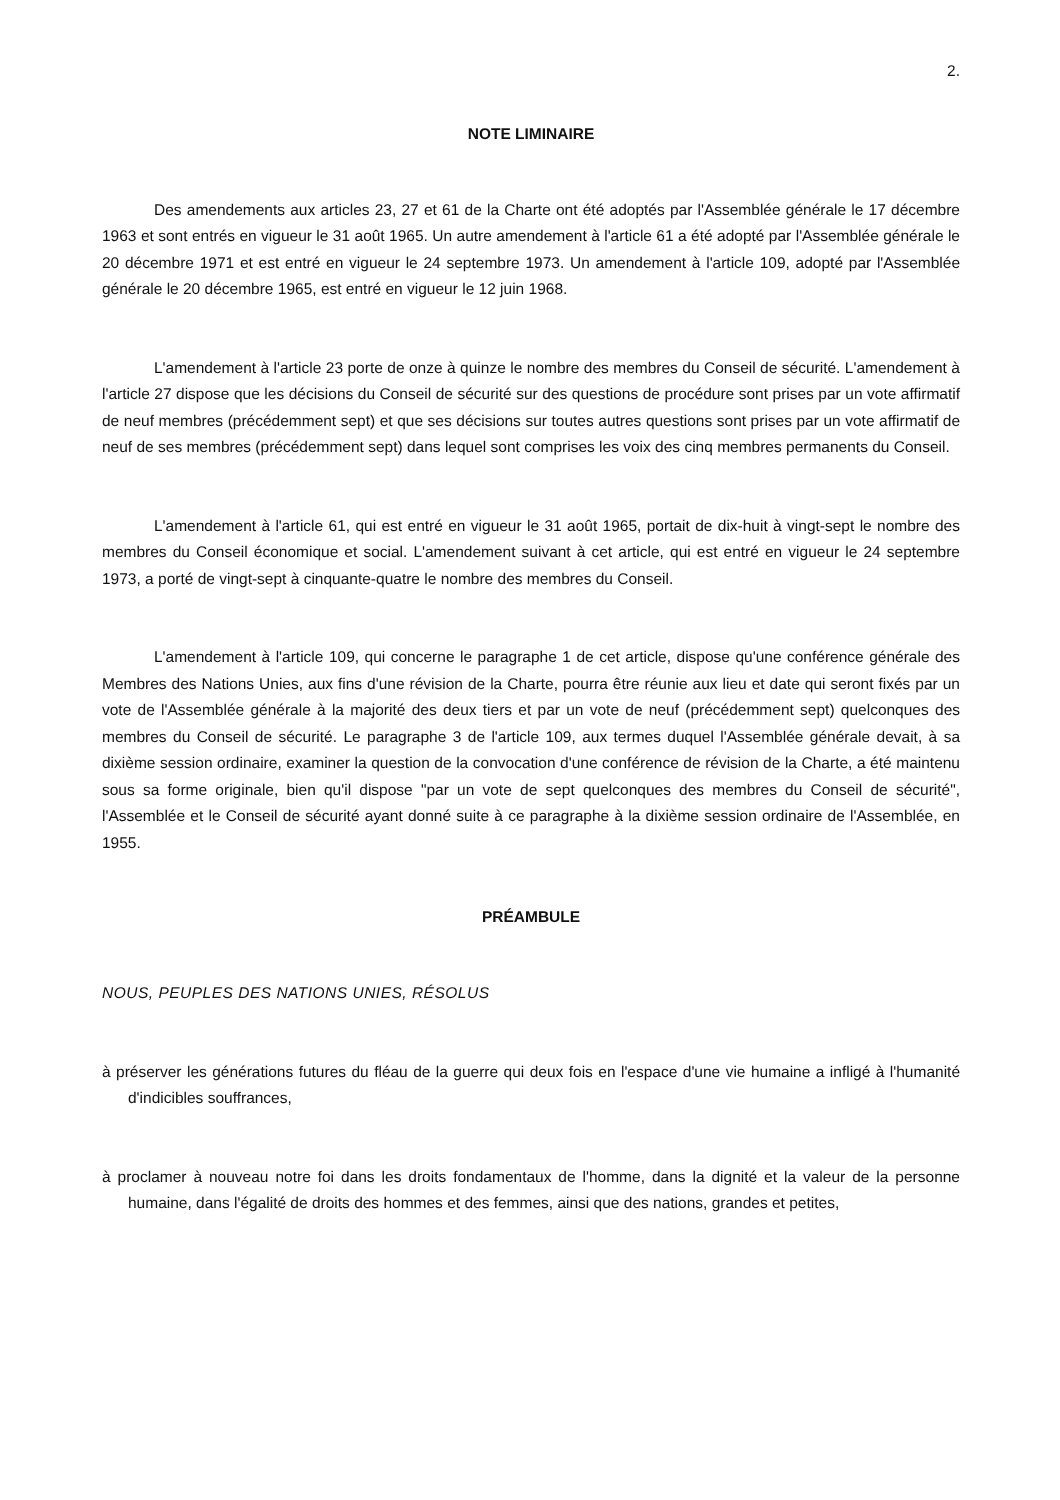2.
NOTE LIMINAIRE
Des amendements aux articles 23, 27 et 61 de la Charte ont été adoptés par l'Assemblée générale le 17 décembre 1963 et sont entrés en vigueur le 31 août 1965. Un autre amendement à l'article 61 a été adopté par l'Assemblée générale le 20 décembre 1971 et est entré en vigueur le 24 septembre 1973. Un amendement à l'article 109, adopté par l'Assemblée générale le 20 décembre 1965, est entré en vigueur le 12 juin 1968.
L'amendement à l'article 23 porte de onze à quinze le nombre des membres du Conseil de sécurité. L'amendement à l'article 27 dispose que les décisions du Conseil de sécurité sur des questions de procédure sont prises par un vote affirmatif de neuf membres (précédemment sept) et que ses décisions sur toutes autres questions sont prises par un vote affirmatif de neuf de ses membres (précédemment sept) dans lequel sont comprises les voix des cinq membres permanents du Conseil.
L'amendement à l'article 61, qui est entré en vigueur le 31 août 1965, portait de dix-huit à vingt-sept le nombre des membres du Conseil économique et social. L'amendement suivant à cet article, qui est entré en vigueur le 24 septembre 1973, a porté de vingt-sept à cinquante-quatre le nombre des membres du Conseil.
L'amendement à l'article 109, qui concerne le paragraphe 1 de cet article, dispose qu'une conférence générale des Membres des Nations Unies, aux fins d'une révision de la Charte, pourra être réunie aux lieu et date qui seront fixés par un vote de l'Assemblée générale à la majorité des deux tiers et par un vote de neuf (précédemment sept) quelconques des membres du Conseil de sécurité. Le paragraphe 3 de l'article 109, aux termes duquel l'Assemblée générale devait, à sa dixième session ordinaire, examiner la question de la convocation d'une conférence de révision de la Charte, a été maintenu sous sa forme originale, bien qu'il dispose "par un vote de sept quelconques des membres du Conseil de sécurité", l'Assemblée et le Conseil de sécurité ayant donné suite à ce paragraphe à la dixième session ordinaire de l'Assemblée, en 1955.
PRÉAMBULE
NOUS, PEUPLES DES NATIONS UNIES, RÉSOLUS
à préserver les générations futures du fléau de la guerre qui deux fois en l'espace d'une vie humaine a infligé à l'humanité d'indicibles souffrances,
à proclamer à nouveau notre foi dans les droits fondamentaux de l'homme, dans la dignité et la valeur de la personne humaine, dans l'égalité de droits des hommes et des femmes, ainsi que des nations, grandes et petites,